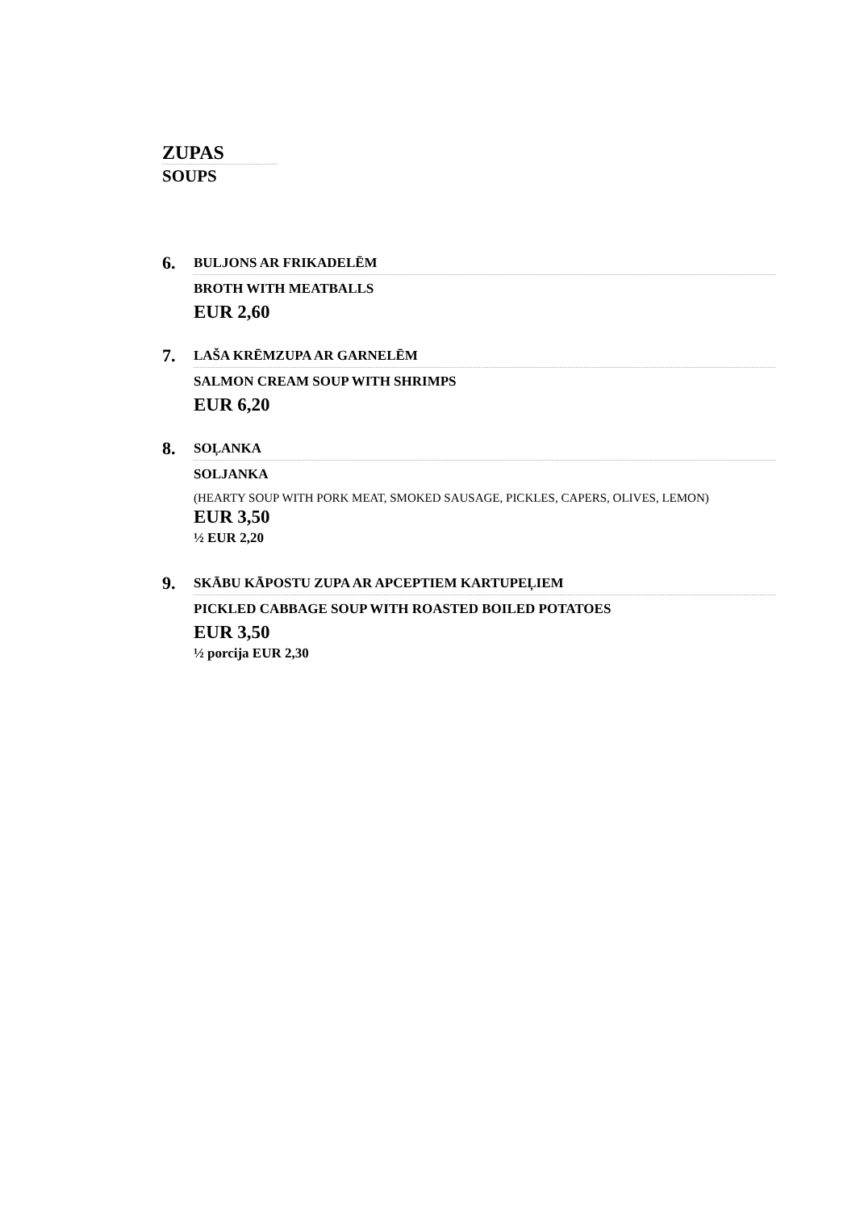ZUPAS
SOUPS
6.
BULJONS AR FRIKADELĒM
BROTH WITH MEATBALLS
EUR 2,60
7.
LAŠA KRĒMZUPA AR GARNELĒM
SALMON CREAM SOUP WITH SHRIMPS
EUR 6,20
8.
SOĻANKA
SOLJANKA
(HEARTY SOUP WITH PORK MEAT, SMOKED SAUSAGE, PICKLES, CAPERS, OLIVES, LEMON)
EUR 3,50
½ EUR 2,20
9.
SKĀBU KĀPOSTU ZUPA AR APCEPTIEM KARTUPEĻIEM
PICKLED CABBAGE SOUP WITH ROASTED BOILED POTATOES
EUR 3,50
½ porcija EUR 2,30